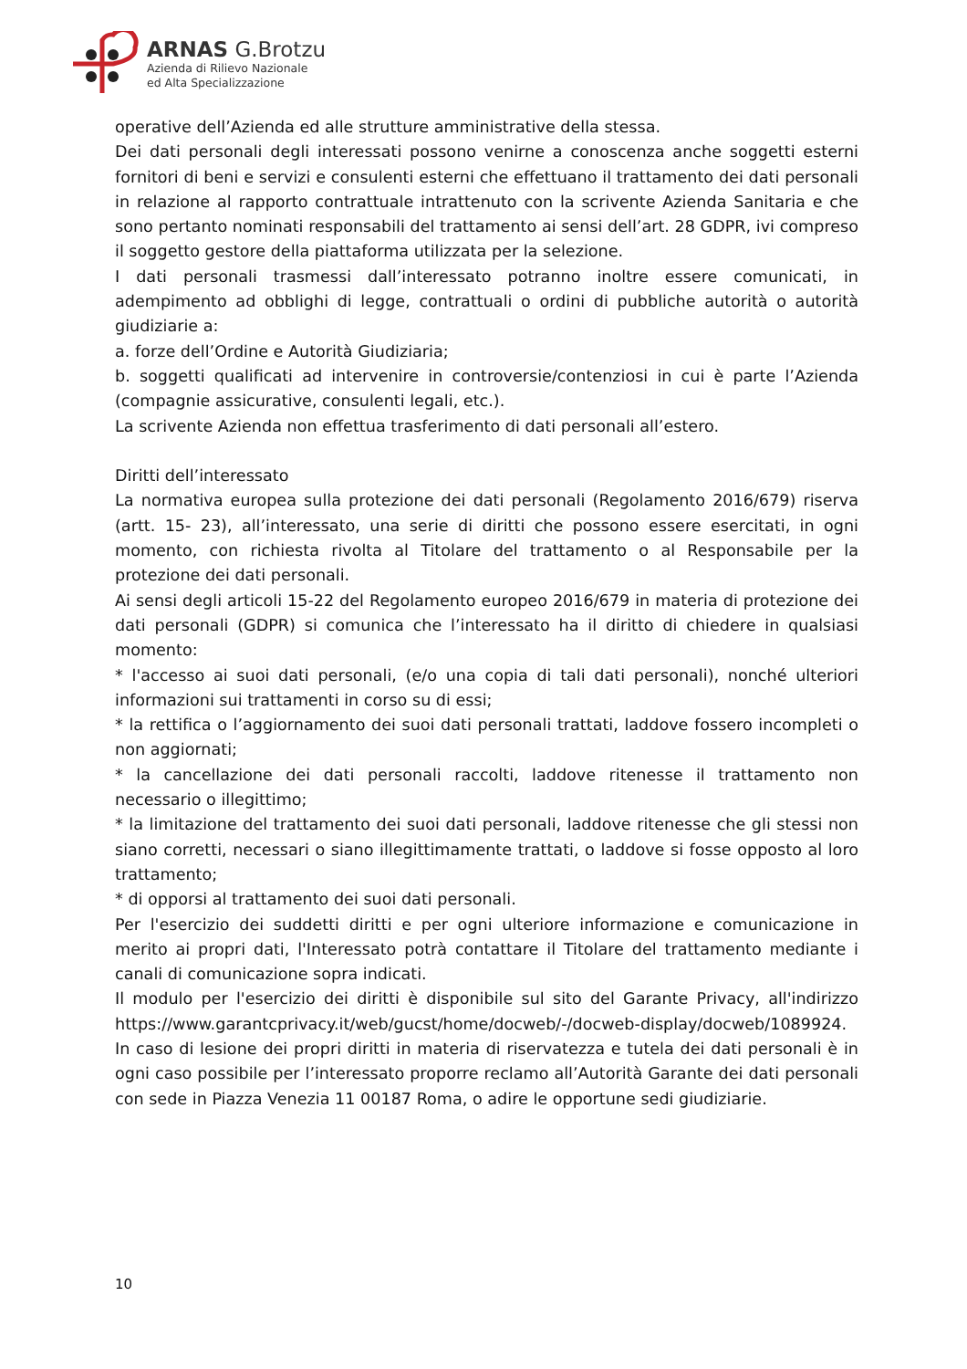ARNAS G.Brotzu
Azienda di Rilievo Nazionale
ed Alta Specializzazione
operative dell’Azienda ed alle strutture amministrative della stessa.
Dei dati personali degli interessati possono venirne a conoscenza anche soggetti esterni fornitori di beni e servizi e consulenti esterni che effettuano il trattamento dei dati personali in relazione al rapporto contrattuale intrattenuto con la scrivente Azienda Sanitaria e che sono pertanto nominati responsabili del trattamento ai sensi dell’art. 28 GDPR, ivi compreso il soggetto gestore della piattaforma utilizzata per la selezione.
I dati personali trasmessi dall’interessato potranno inoltre essere comunicati, in adempimento ad obblighi di legge, contrattuali o ordini di pubbliche autorità o autorità giudiziarie a:
a. forze dell’Ordine e Autorità Giudiziaria;
b. soggetti qualificati ad intervenire in controversie/contenziosi in cui è parte l’Azienda (compagnie assicurative, consulenti legali, etc.).
La scrivente Azienda non effettua trasferimento di dati personali all’estero.
Diritti dell’interessato
La normativa europea sulla protezione dei dati personali (Regolamento 2016/679) riserva (artt. 15- 23), all’interessato, una serie di diritti che possono essere esercitati, in ogni momento, con richiesta rivolta al Titolare del trattamento o al Responsabile per la protezione dei dati personali.
Ai sensi degli articoli 15-22 del Regolamento europeo 2016/679 in materia di protezione dei dati personali (GDPR) si comunica che l’interessato ha il diritto di chiedere in qualsiasi momento:
* l'accesso ai suoi dati personali, (e/o una copia di tali dati personali), nonché ulteriori informazioni sui trattamenti in corso su di essi;
* la rettifica o l’aggiornamento dei suoi dati personali trattati, laddove fossero incompleti o non aggiornati;
* la cancellazione dei dati personali raccolti, laddove ritenesse il trattamento non necessario o illegittimo;
* la limitazione del trattamento dei suoi dati personali, laddove ritenesse che gli stessi non siano corretti, necessari o siano illegittimamente trattati, o laddove si fosse opposto al loro trattamento;
* di opporsi al trattamento dei suoi dati personali.
Per l'esercizio dei suddetti diritti e per ogni ulteriore informazione e comunicazione in merito ai propri dati, l'Interessato potrà contattare il Titolare del trattamento mediante i canali di comunicazione sopra indicati.
Il modulo per l'esercizio dei diritti è disponibile sul sito del Garante Privacy, all'indirizzo https://www.garantcprivacy.it/web/gucst/home/docweb/-/docweb-display/docweb/1089924.
In caso di lesione dei propri diritti in materia di riservatezza e tutela dei dati personali è in ogni caso possibile per l’interessato proporre reclamo all’Autorità Garante dei dati personali con sede in Piazza Venezia 11 00187 Roma, o adire le opportune sedi giudiziarie.
10